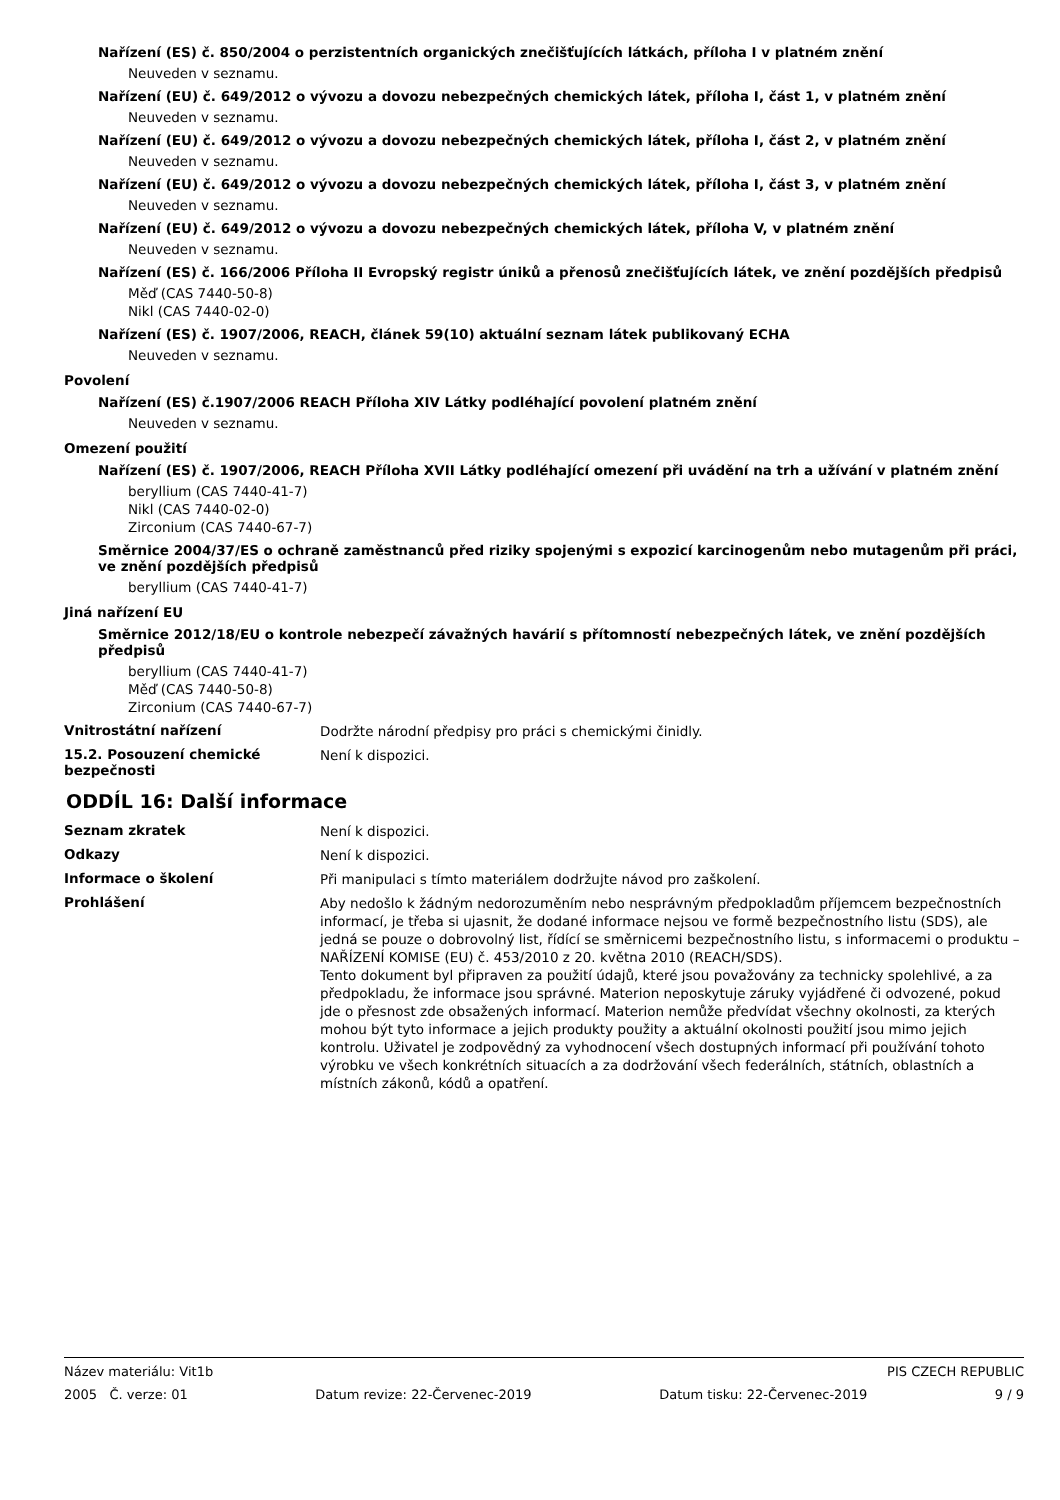Nařízení (ES) č. 850/2004 o perzistentních organických znečišťujících látkách, příloha I v platném znění
Neuveden v seznamu.
Nařízení (EU) č. 649/2012 o vývozu a dovozu nebezpečných chemických látek, příloha I, část 1, v platném znění
Neuveden v seznamu.
Nařízení (EU) č. 649/2012 o vývozu a dovozu nebezpečných chemických látek, příloha I, část 2, v platném znění
Neuveden v seznamu.
Nařízení (EU) č. 649/2012 o vývozu a dovozu nebezpečných chemických látek, příloha I, část 3, v platném znění
Neuveden v seznamu.
Nařízení (EU) č. 649/2012 o vývozu a dovozu nebezpečných chemických látek, příloha V, v platném znění
Neuveden v seznamu.
Nařízení (ES) č. 166/2006 Příloha II Evropský registr úniků a přenosů znečišťujících látek, ve znění pozdějších předpisů
Měď (CAS 7440-50-8)
Nikl (CAS 7440-02-0)
Nařízení (ES) č. 1907/2006, REACH, článek 59(10) aktuální seznam látek publikovaný ECHA
Neuveden v seznamu.
Povolení
Nařízení (ES) č.1907/2006 REACH Příloha XIV Látky podléhající povolení platném znění
Neuveden v seznamu.
Omezení použití
Nařízení (ES) č. 1907/2006, REACH Příloha XVII Látky podléhající omezení při uvádění na trh a užívání v platném znění
beryllium (CAS 7440-41-7)
Nikl (CAS 7440-02-0)
Zirconium (CAS 7440-67-7)
Směrnice 2004/37/ES o ochraně zaměstnanců před riziky spojenými s expozicí karcinogenům nebo mutagenům při práci, ve znění pozdějších předpisů
beryllium (CAS 7440-41-7)
Jiná nařízení EU
Směrnice 2012/18/EU o kontrole nebezpečí závažných havárií s přítomností nebezpečných látek, ve znění pozdějších předpisů
beryllium (CAS 7440-41-7)
Měď (CAS 7440-50-8)
Zirconium (CAS 7440-67-7)
Vnitrostátní nařízení
Dodržte národní předpisy pro práci s chemickými činidly.
15.2. Posouzení chemické bezpečnosti
Není k dispozici.
ODDÍL 16: Další informace
Seznam zkratek
Není k dispozici.
Odkazy
Není k dispozici.
Informace o školení
Při manipulaci s tímto materiálem dodržujte návod pro zaškolení.
Prohlášení
Aby nedošlo k žádným nedorozuměním nebo nesprávným předpokladům příjemcem bezpečnostních informací, je třeba si ujasnit, že dodané informace nejsou ve formě bezpečnostního listu (SDS), ale jedná se pouze o dobrovolný list, řídící se směrnicemi bezpečnostního listu, s informacemi o produktu – NAŘÍZENÍ KOMISE (EU) č. 453/2010 z 20. května 2010 (REACH/SDS).
Tento dokument byl připraven za použití údajů, které jsou považovány za technicky spolehlivé, a za předpokladu, že informace jsou správné. Materion neposkytuje záruky vyjádřené či odvozené, pokud jde o přesnost zde obsažených informací. Materion nemůže předvídat všechny okolnosti, za kterých mohou být tyto informace a jejich produkty použity a aktuální okolnosti použití jsou mimo jejich kontrolu. Uživatel je zodpovědný za vyhodnocení všech dostupných informací při používání tohoto výrobku ve všech konkrétních situacích a za dodržování všech federálních, státních, oblastních a místních zákonů, kódů a opatření.
Název materiálu: Vit1b PIS CZECH REPUBLIC
2005 Č. verze: 01 Datum revize: 22-Červenec-2019 Datum tisku: 22-Červenec-2019 9 / 9